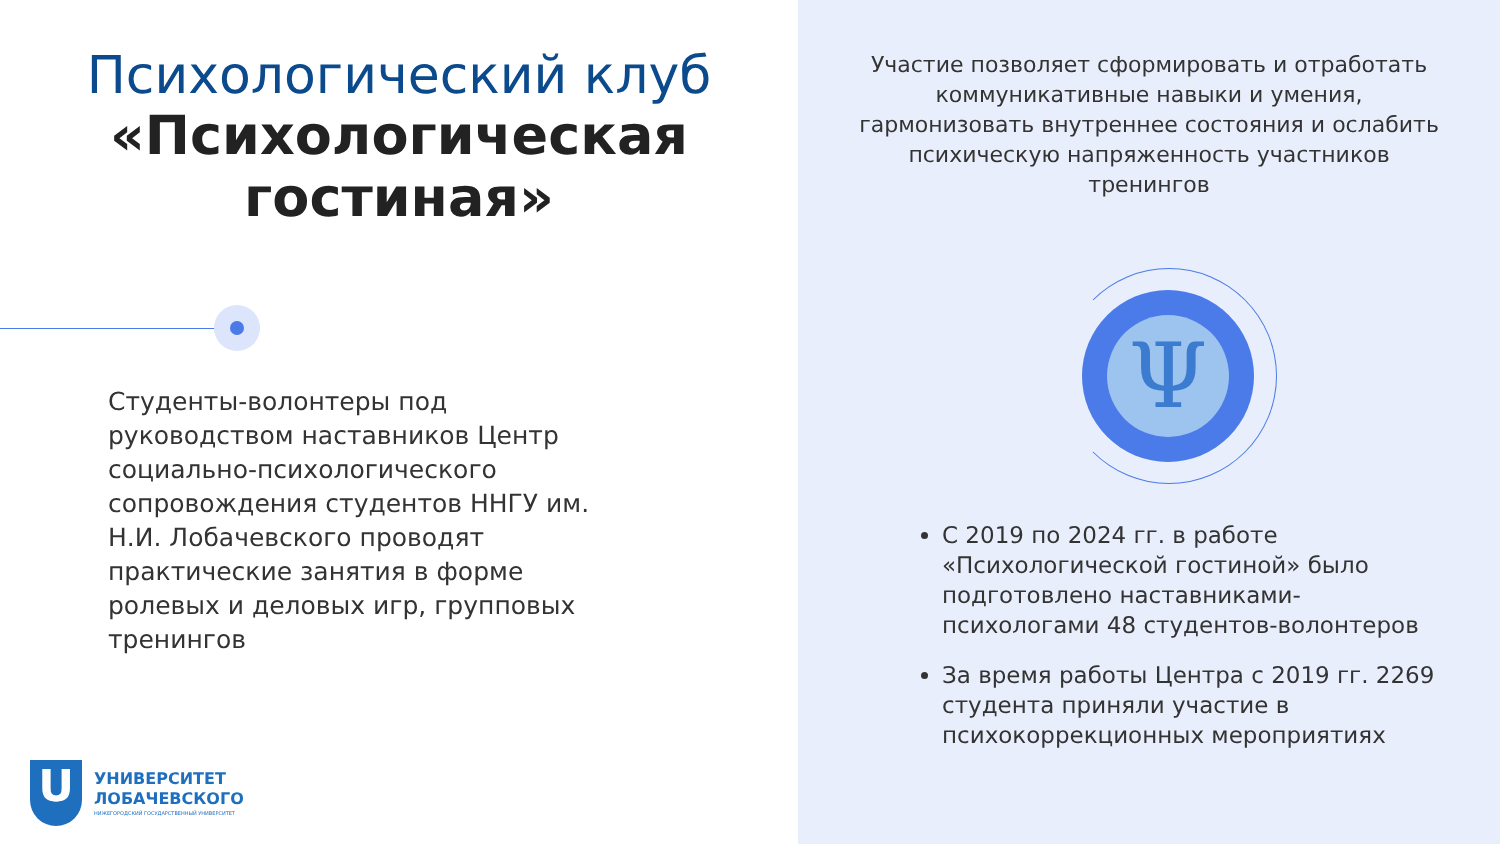Психологический клуб
«Психологическая гостиная»
Студенты-волонтеры под руководством наставников Центр социально-психологического сопровождения студентов ННГУ им. Н.И. Лобачевского проводят практические занятия в форме ролевых и деловых игр, групповых тренингов
U
УНИВЕРСИТЕТ
ЛОБАЧЕВСКОГО
НИЖЕГОРОДСКИЙ ГОСУДАРСТВЕННЫЙ УНИВЕРСИТЕТ
Участие позволяет сформировать и отработать коммуникативные навыки и умения, гармонизовать внутреннее состояния и ослабить психическую напряженность участников тренингов
Ψ
С 2019 по 2024 гг. в работе «Психологической гостиной» было подготовлено наставниками-психологами 48 студентов-волонтеров
За время работы Центра с 2019 гг. 2269 студента приняли участие в психокоррекционных мероприятиях